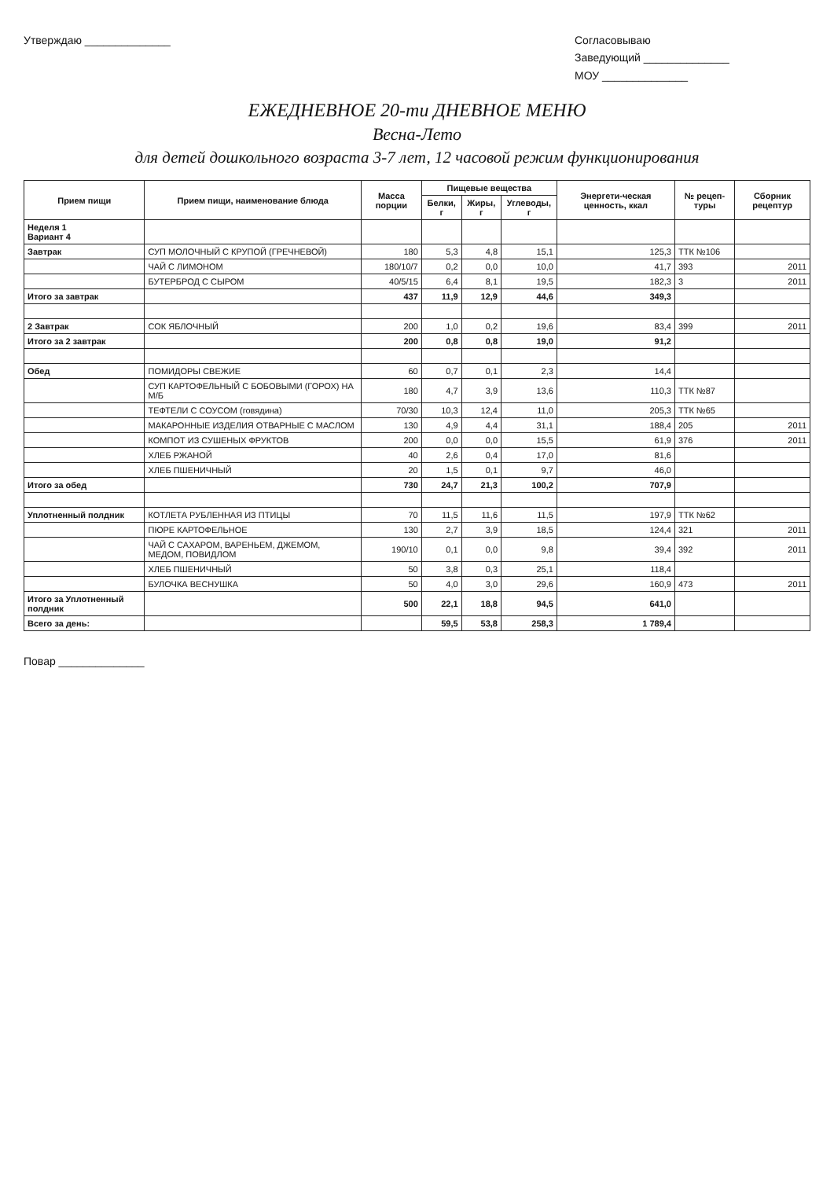Утверждаю ______________ Согласовываю
Заведующий ______________
МОУ ______________
ЕЖЕДНЕВНОЕ 20-ти ДНЕВНОЕ МЕНЮ
Весна-Лето
для детей дошкольного возраста 3-7 лет, 12 часовой режим функционирования
| Прием пищи | Прием пищи, наименование блюда | Масса порции | Пищевые вещества | | | Энергети-ческая ценность, ккал | № рецеп-туры | Сборник рецептур |
| --- | --- | --- | --- | --- | --- | --- | --- | --- |
| | | | Белки, г | Жиры, г | Углеводы, г | | | |
| Неделя 1 Вариант 4 | | | | | | | | |
| Завтрак | СУП МОЛОЧНЫЙ С КРУПОЙ (ГРЕЧНЕВОЙ) | 180 | 5,3 | 4,8 | 15,1 | 125,3 | ТТК №106 | |
| | ЧАЙ С ЛИМОНОМ | 180/10/7 | 0,2 | 0,0 | 10,0 | 41,7 | 393 | 2011 |
| | БУТЕРБРОД С СЫРОМ | 40/5/15 | 6,4 | 8,1 | 19,5 | 182,3 | 3 | 2011 |
| Итого за завтрак | | 437 | 11,9 | 12,9 | 44,6 | 349,3 | | |
| 2 Завтрак | СОК ЯБЛОЧНЫЙ | 200 | 1,0 | 0,2 | 19,6 | 83,4 | 399 | 2011 |
| Итого за 2 завтрак | | 200 | 0,8 | 0,8 | 19,0 | 91,2 | | |
| Обед | ПОМИДОРЫ СВЕЖИЕ | 60 | 0,7 | 0,1 | 2,3 | 14,4 | | |
| | СУП КАРТОФЕЛЬНЫЙ С БОБОВЫМИ (ГОРОХ) НА М/Б | 180 | 4,7 | 3,9 | 13,6 | 110,3 | ТТК №87 | |
| | ТЕФТЕЛИ С СОУСОМ (говядина) | 70/30 | 10,3 | 12,4 | 11,0 | 205,3 | ТТК №65 | |
| | МАКАРОННЫЕ ИЗДЕЛИЯ ОТВАРНЫЕ С МАСЛОМ | 130 | 4,9 | 4,4 | 31,1 | 188,4 | 205 | 2011 |
| | КОМПОТ ИЗ СУШЕНЫХ ФРУКТОВ | 200 | 0,0 | 0,0 | 15,5 | 61,9 | 376 | 2011 |
| | ХЛЕБ РЖАНОЙ | 40 | 2,6 | 0,4 | 17,0 | 81,6 | | |
| | ХЛЕБ ПШЕНИЧНЫЙ | 20 | 1,5 | 0,1 | 9,7 | 46,0 | | |
| Итого за обед | | 730 | 24,7 | 21,3 | 100,2 | 707,9 | | |
| Уплотненный полдник | КОТЛЕТА РУБЛЕННАЯ ИЗ ПТИЦЫ | 70 | 11,5 | 11,6 | 11,5 | 197,9 | ТТК №62 | |
| | ПЮРЕ КАРТОФЕЛЬНОЕ | 130 | 2,7 | 3,9 | 18,5 | 124,4 | 321 | 2011 |
| | ЧАЙ С САХАРОМ, ВАРЕНЬЕМ, ДЖЕМОМ, МЕДОМ, ПОВИДЛОМ | 190/10 | 0,1 | 0,0 | 9,8 | 39,4 | 392 | 2011 |
| | ХЛЕБ ПШЕНИЧНЫЙ | 50 | 3,8 | 0,3 | 25,1 | 118,4 | | |
| | БУЛОЧКА ВЕСНУШКА | 50 | 4,0 | 3,0 | 29,6 | 160,9 | 473 | 2011 |
| Итого за Уплотненный полдник | | 500 | 22,1 | 18,8 | 94,5 | 641,0 | | |
| Всего за день: | | | 59,5 | 53,8 | 258,3 | 1 789,4 | | |
Повар ______________